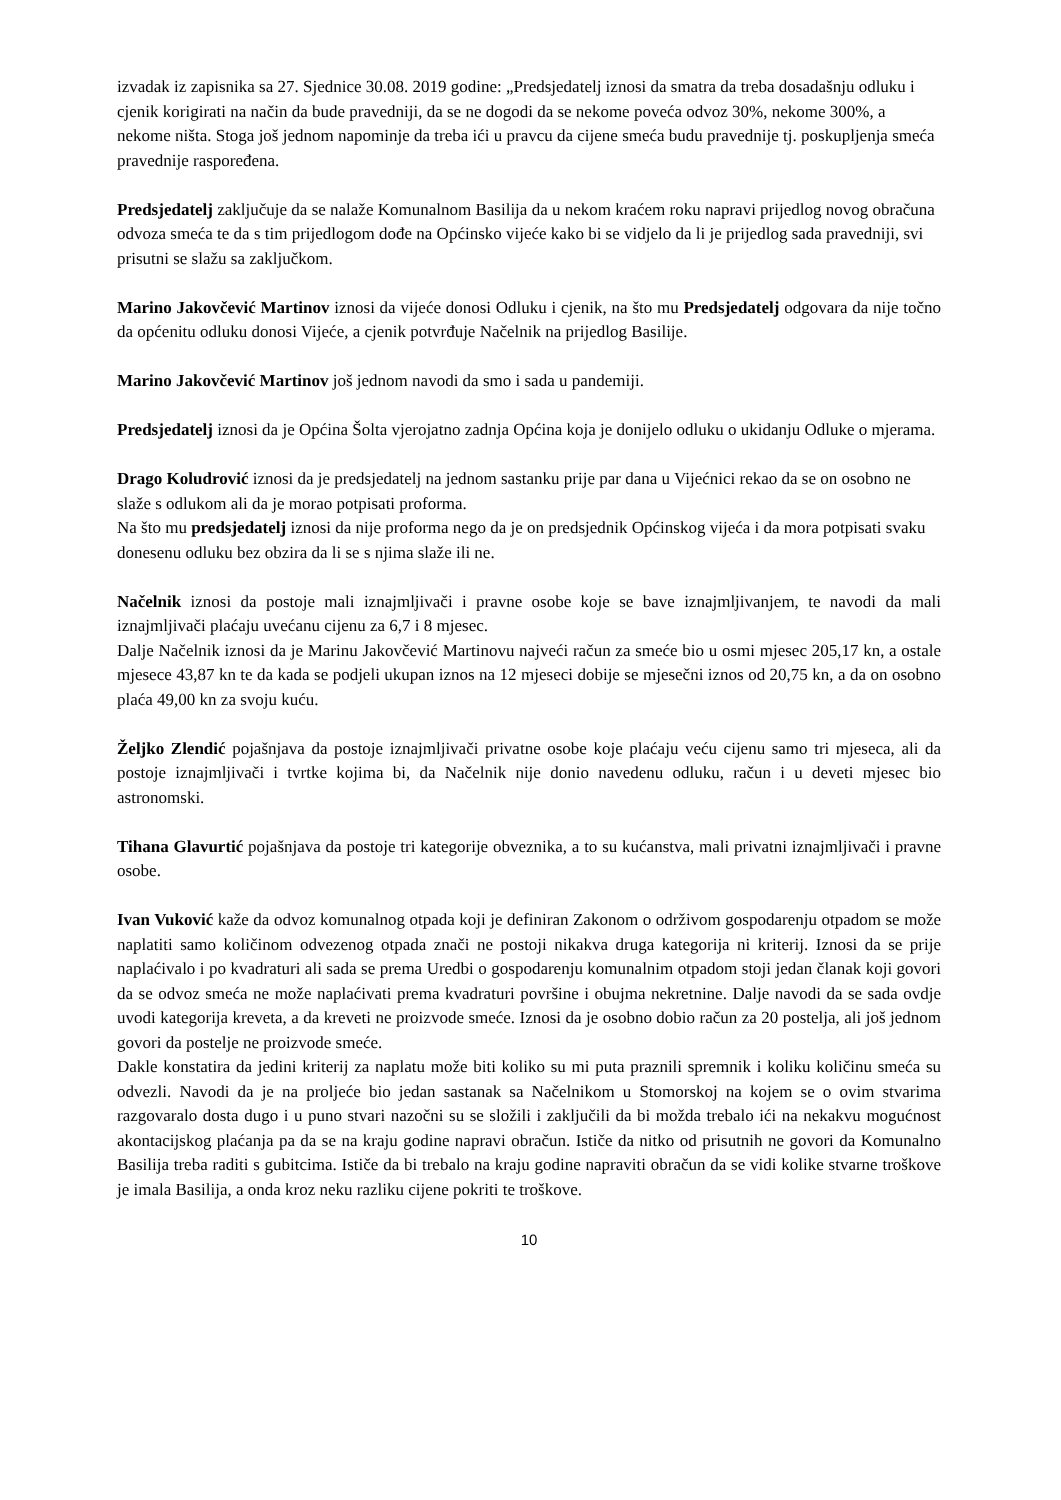izvadak iz zapisnika sa 27. Sjednice 30.08. 2019 godine: „Predsjedatelj iznosi da smatra da treba dosadašnju odluku i cjenik korigirati na način da bude pravedniji, da se ne dogodi da se nekome poveća odvoz 30%, nekome 300%, a nekome ništa. Stoga još jednom napominje da treba ići u pravcu da cijene smeća budu pravednije tj. poskupljenja smeća pravednije raspoređena.
Predsjedatelj zaključuje da se nalaže Komunalnom Basilija da u nekom kraćem roku napravi prijedlog novog obračuna odvoza smeća te da s tim prijedlogom dođe na Općinsko vijeće kako bi se vidjelo da li je prijedlog sada pravedniji, svi prisutni se slažu sa zaključkom.
Marino Jakovčević Martinov iznosi da vijeće donosi Odluku i cjenik, na što mu Predsjedatelj odgovara da nije točno da općenitu odluku donosi Vijeće, a cjenik potvrđuje Načelnik na prijedlog Basilije.
Marino Jakovčević Martinov još jednom navodi da smo i sada u pandemiji.
Predsjedatelj iznosi da je Općina Šolta vjerojatno zadnja Općina koja je donijelo odluku o ukidanju Odluke o mjerama.
Drago Koludrović iznosi da je predsjedatelj na jednom sastanku prije par dana u Vijećnici rekao da se on osobno ne slaže s odlukom ali da je morao potpisati proforma.
Na što mu predsjedatelj iznosi da nije proforma nego da je on predsjednik Općinskog vijeća i da mora potpisati svaku donesenu odluku bez obzira da li se s njima slaže ili ne.
Načelnik iznosi da postoje mali iznajmljivači i pravne osobe koje se bave iznajmljivanjem, te navodi da mali iznajmljivači plaćaju uvećanu cijenu za 6,7 i 8 mjesec.
Dalje Načelnik iznosi da je Marinu Jakovčević Martinovu najveći račun za smeće bio u osmi mjesec 205,17 kn, a ostale mjesece 43,87 kn te da kada se podjeli ukupan iznos na 12 mjeseci dobije se mjesečni iznos od 20,75 kn, a da on osobno plaća 49,00 kn za svoju kuću.
Željko Zlendić pojašnjava da postoje iznajmljivači privatne osobe koje plaćaju veću cijenu samo tri mjeseca, ali da postoje iznajmljivači i tvrtke kojima bi, da Načelnik nije donio navedenu odluku, račun i u deveti mjesec bio astronomski.
Tihana Glavurtić pojašnjava da postoje tri kategorije obveznika, a to su kućanstva, mali privatni iznajmljivači i pravne osobe.
Ivan Vuković kaže da odvoz komunalnog otpada koji je definiran Zakonom o održivom gospodarenju otpadom se može naplatiti samo količinom odvezenog otpada znači ne postoji nikakva druga kategorija ni kriterij. Iznosi da se prije naplaćivalo i po kvadraturi ali sada se prema Uredbi o gospodarenju komunalnim otpadom stoji jedan članak koji govori da se odvoz smeća ne može naplaćivati prema kvadraturi površine i obujma nekretnine. Dalje navodi da se sada ovdje uvodi kategorija kreveta, a da kreveti ne proizvode smeće. Iznosi da je osobno dobio račun za 20 postelja, ali još jednom govori da postelje ne proizvode smeće.
Dakle konstatira da jedini kriterij za naplatu može biti koliko su mi puta praznili spremnik i koliku količinu smeća su odvezli. Navodi da je na proljeće bio jedan sastanak sa Načelnikom u Stomorskoj na kojem se o ovim stvarima razgovaralo dosta dugo i u puno stvari nazočni su se složili i zaključili da bi možda trebalo ići na nekakvu mogućnost akontacijskog plaćanja pa da se na kraju godine napravi obračun. Ističe da nitko od prisutnih ne govori da Komunalno Basilija treba raditi s gubitcima. Ističe da bi trebalo na kraju godine napraviti obračun da se vidi kolike stvarne troškove je imala Basilija, a onda kroz neku razliku cijene pokriti te troškove.
10